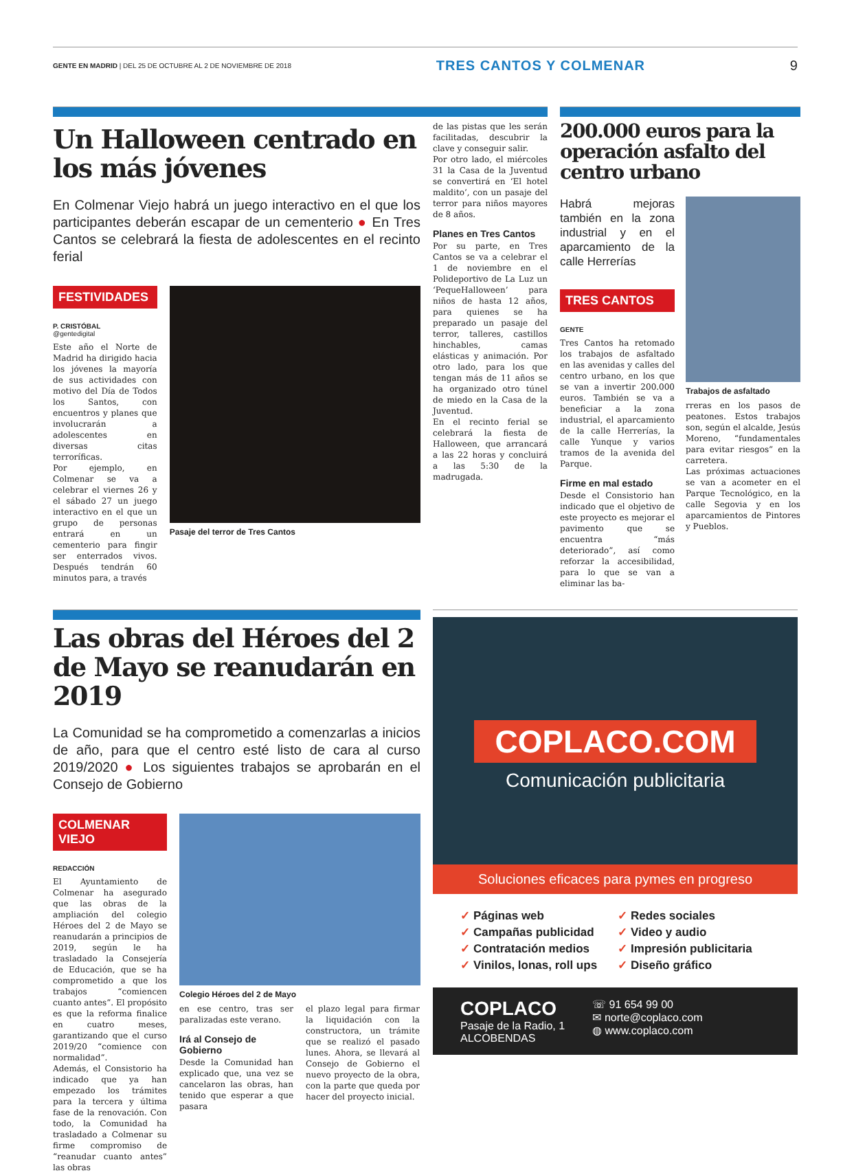GENTE EN MADRID | DEL 25 DE OCTUBRE AL 2 DE NOVIEMBRE DE 2018 TRES CANTOS Y COLMENAR 9
Un Halloween centrado en los más jóvenes
En Colmenar Viejo habrá un juego interactivo en el que los participantes deberán escapar de un cementerio ● En Tres Cantos se celebrará la fiesta de adolescentes en el recinto ferial
FESTIVIDADES
P. CRISTÓBAL
@gentedigital
Este año el Norte de Madrid ha dirigido hacia los jóvenes la mayoría de sus actividades con motivo del Día de Todos los Santos, con encuentros y planes que involucrarán a adolescentes en diversas citas terroríficas.
Por ejemplo, en Colmenar se va a celebrar el viernes 26 y el sábado 27 un juego interactivo en el que un grupo de personas entrará en un cementerio para fingir ser enterrados vivos. Después tendrán 60 minutos para, a través
Pasaje del terror de Tres Cantos
de las pistas que les serán facilitadas, descubrir la clave y conseguir salir.
Por otro lado, el miércoles 31 la Casa de la Juventud se convertirá en ‘El hotel maldito’, con un pasaje del terror para niños mayores de 8 años.
Planes en Tres Cantos
Por su parte, en Tres Cantos se va a celebrar el 1 de noviembre en el Polideportivo de La Luz un ‘PequeHalloween’ para niños de hasta 12 años, para quienes se ha preparado un pasaje del terror, talleres, castillos hinchables, camas elásticas y animación. Por otro lado, para los que tengan más de 11 años se ha organizado otro túnel de miedo en la Casa de la Juventud.
En el recinto ferial se celebrará la fiesta de Halloween, que arrancará a las 22 horas y concluirá a las 5:30 de la madrugada.
200.000 euros para la operación asfalto del centro urbano
Habrá mejoras también en la zona industrial y en el aparcamiento de la calle Herrerías
TRES CANTOS
GENTE
Tres Cantos ha retomado los trabajos de asfaltado en las avenidas y calles del centro urbano, en los que se van a invertir 200.000 euros. También se va a beneficiar a la zona industrial, el aparcamiento de la calle Herrerías, la calle Yunque y varios tramos de la avenida del Parque.
Firme en mal estado
Desde el Consistorio han indicado que el objetivo de este proyecto es mejorar el pavimento que se encuentra “más deteriorado”, así como reforzar la accesibilidad, para lo que se van a eliminar las ba-
Trabajos de asfaltado
rreras en los pasos de peatones. Estos trabajos son, según el alcalde, Jesús Moreno, “fundamentales para evitar riesgos” en la carretera.
Las próximas actuaciones se van a acometer en el Parque Tecnológico, en la calle Segovia y en los aparcamientos de Pintores y Pueblos.
Las obras del Héroes del 2 de Mayo se reanudarán en 2019
La Comunidad se ha comprometido a comenzarlas a inicios de año, para que el centro esté listo de cara al curso 2019/2020 ● Los siguientes trabajos se aprobarán en el Consejo de Gobierno
COLMENAR VIEJO
REDACCIÓN
El Ayuntamiento de Colmenar ha asegurado que las obras de la ampliación del colegio Héroes del 2 de Mayo se reanudarán a principios de 2019, según le ha trasladado la Consejería de Educación, que se ha comprometido a que los trabajos “comiencen cuanto antes”. El propósito es que la reforma finalice en cuatro meses, garantizando que el curso 2019/20 “comience con normalidad”.
Además, el Consistorio ha indicado que ya han empezado los trámites para la tercera y última fase de la renovación. Con todo, la Comunidad ha trasladado a Colmenar su firme compromiso de “reanudar cuanto antes” las obras
Colegio Héroes del 2 de Mayo
en ese centro, tras ser paralizadas este verano.
Irá al Consejo de Gobierno
Desde la Comunidad han explicado que, una vez se cancelaron las obras, han tenido que esperar a que pasara
el plazo legal para firmar la liquidación con la constructora, un trámite que se realizó el pasado lunes. Ahora, se llevará al Consejo de Gobierno el nuevo proyecto de la obra, con la parte que queda por hacer del proyecto inicial.
COPLACO.COM
Comunicación publicitaria
Soluciones eficaces para pymes en progreso
✓ Páginas web
✓ Campañas publicidad
✓ Contratación medios
✓ Vinilos, lonas, roll ups
✓ Redes sociales
✓ Video y audio
✓ Impresión publicitaria
✓ Diseño gráfico
COPLACO
Pasaje de la Radio, 1
ALCOBENDAS
☏ 91 654 99 00
✉ norte@coplaco.com
◍ www.coplaco.com